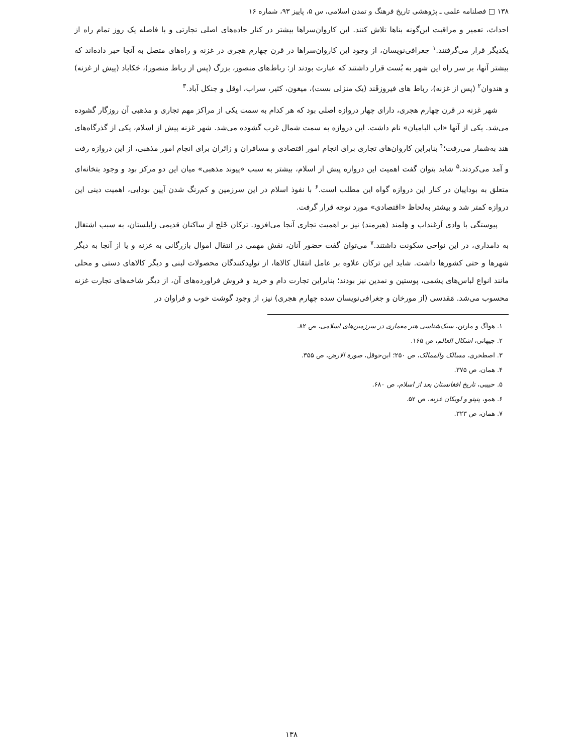۱۳۸ □ فصلنامه علمی ـ پژوهشی تاریخ فرهنگ و تمدن اسلامی، س ۵، پاییز ۹۳، شماره ۱۶
احداث، تعمیر و مراقبت این‌گونه بناها تلاش کنند. این کاروان‌سراها بیشتر در کنار جاده‌های اصلی تجارتی و با فاصله یک روز تمام راه از یکدیگر قرار می‌گرفتند.<sup>۱</sup> جغرافی‌نویسان، از وجود این کاروان‌سراها در قرن چهارم هجری در غزنه و راه‌های متصل به آنجا خبر داده‌اند که بیشتر آنها، بر سر راه این شهر به بُست قرار داشتند که عبارت بودند از: رباط‌های منصور، بزرگ (پس از رباط منصور)، حَکاباد (پیش از غزنه) و هندوان<sup>۲</sup> (پس از غزنه)، رباط های فیروزقَند (یک منزلی بست)، میغون، کثیر، سراب، اوقل و جنکل آباد.<sup>۳</sup>
شهر غزنه در قرن چهارم هجری، دارای چهار دروازه اصلی بود که هر کدام به سمت یکی از مراکز مهم تجاری و مذهبی آن روزگار گشوده می‌شد. یکی از آنها «اب البامیان» نام داشت. این دروازه به سمت شمال غرب گشوده می‌شد. شهر غزنه پیش از اسلام، یکی از گذرگاه‌های هند به‌شمار می‌رفت؛<sup>۴</sup> بنابراین کاروان‌های تجاری برای انجام امور اقتصادی و مسافران و زائران برای انجام امور مذهبی، از این دروازه رفت و آمد می‌کردند.<sup>۵</sup> شاید بتوان گفت اهمیت این دروازه پیش از اسلام، بیشتر به سبب «پیوند مذهبی» میان این دو مرکز بود و وجود بتخانه‌ای متعلق به بوداییان در کنار این دروازه گواه این مطلب است.<sup>۶</sup> با نفوذ اسلام در این سرزمین و کم‌رنگ شدن آیین بودایی، اهمیت دینی این دروازه کمتر شد و بیشتر به‌لحاظ «اقتصادی» مورد توجه قرار گرفت.
پیوستگی با وادی اَرغنداب و هِلمند (هیرمند) نیز بر اهمیت تجاری آنجا می‌افزود. ترکان خَلج از ساکنان قدیمی زابلستان، به سبب اشتغال به دامداری، در این نواحی سکونت داشتند.<sup>۷</sup> می‌توان گفت حضور آنان، نقش مهمی در انتقال اموال بازرگانی به غزنه و یا از آنجا به دیگر شهرها و حتی کشورها داشت. شاید این ترکان علاوه بر عامل انتقال کالاها، از تولیدکنندگان محصولات لبنی و دیگر کالاهای دستی و محلی مانند انواع لباس‌های پشمی، پوستین و نمدین نیز بودند؛ بنابراین تجارت دام و خرید و فروش فراورده‌های آن، از دیگر شاخه‌های تجارت غزنه محسوب می‌شد. مَقدسی (از مورخان و جغرافی‌نویسان سده چهارم هجری) نیز، از وجود گوشت خوب و فراوان در
۱. هواگ و مارتن، سبک‌شناسی هنر معماری در سرزمین‌های اسلامی، ص ۸۲.
۲. جیهانی، اشکال العالم، ص ۱۶۵.
۳. اصطخری، مسالک والممالک، ص ۲۵۰؛ ابن‌حوقل، صورة الارض، ص ۳۵۵.
۴. همان، ص ۳۷۵.
۵. حبیبی، تاریخ افغانستان بعد از اسلام، ص ۶۸۰.
۶. همو، پنپتو و لویکان غزنه، ص ۵۲.
۷. همان، ص ۳۲۳.
۱۳۸